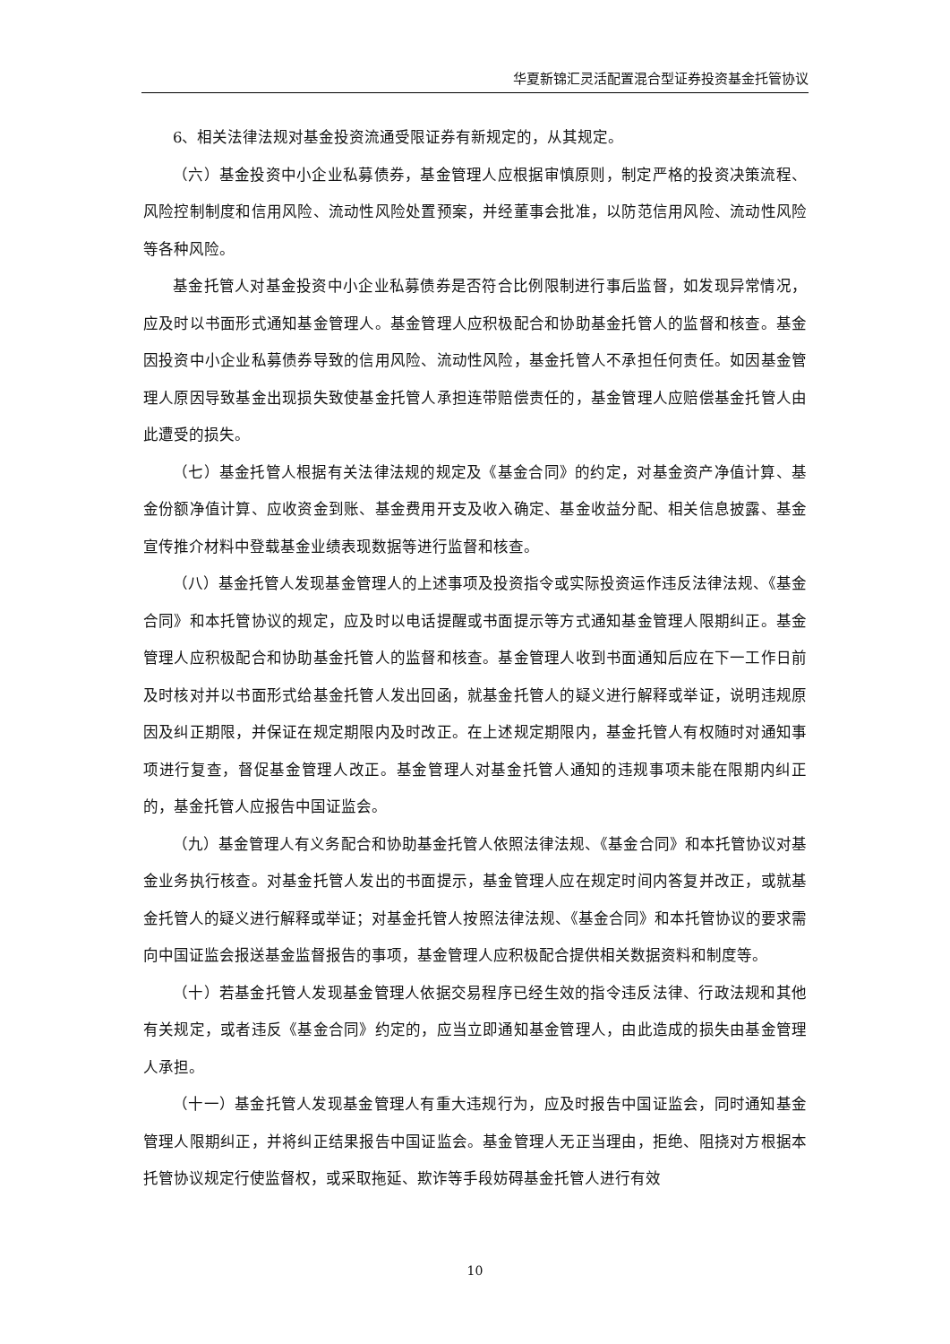华夏新锦汇灵活配置混合型证券投资基金托管协议
6、相关法律法规对基金投资流通受限证券有新规定的，从其规定。
（六）基金投资中小企业私募债券，基金管理人应根据审慎原则，制定严格的投资决策流程、风险控制制度和信用风险、流动性风险处置预案，并经董事会批准，以防范信用风险、流动性风险等各种风险。
基金托管人对基金投资中小企业私募债券是否符合比例限制进行事后监督，如发现异常情况，应及时以书面形式通知基金管理人。基金管理人应积极配合和协助基金托管人的监督和核查。基金因投资中小企业私募债券导致的信用风险、流动性风险，基金托管人不承担任何责任。如因基金管理人原因导致基金出现损失致使基金托管人承担连带赔偿责任的，基金管理人应赔偿基金托管人由此遭受的损失。
（七）基金托管人根据有关法律法规的规定及《基金合同》的约定，对基金资产净值计算、基金份额净值计算、应收资金到账、基金费用开支及收入确定、基金收益分配、相关信息披露、基金宣传推介材料中登载基金业绩表现数据等进行监督和核查。
（八）基金托管人发现基金管理人的上述事项及投资指令或实际投资运作违反法律法规、《基金合同》和本托管协议的规定，应及时以电话提醒或书面提示等方式通知基金管理人限期纠正。基金管理人应积极配合和协助基金托管人的监督和核查。基金管理人收到书面通知后应在下一工作日前及时核对并以书面形式给基金托管人发出回函，就基金托管人的疑义进行解释或举证，说明违规原因及纠正期限，并保证在规定期限内及时改正。在上述规定期限内，基金托管人有权随时对通知事项进行复查，督促基金管理人改正。基金管理人对基金托管人通知的违规事项未能在限期内纠正的，基金托管人应报告中国证监会。
（九）基金管理人有义务配合和协助基金托管人依照法律法规、《基金合同》和本托管协议对基金业务执行核查。对基金托管人发出的书面提示，基金管理人应在规定时间内答复并改正，或就基金托管人的疑义进行解释或举证；对基金托管人按照法律法规、《基金合同》和本托管协议的要求需向中国证监会报送基金监督报告的事项，基金管理人应积极配合提供相关数据资料和制度等。
（十）若基金托管人发现基金管理人依据交易程序已经生效的指令违反法律、行政法规和其他有关规定，或者违反《基金合同》约定的，应当立即通知基金管理人，由此造成的损失由基金管理人承担。
（十一）基金托管人发现基金管理人有重大违规行为，应及时报告中国证监会，同时通知基金管理人限期纠正，并将纠正结果报告中国证监会。基金管理人无正当理由，拒绝、阻挠对方根据本托管协议规定行使监督权，或采取拖延、欺诈等手段妨碍基金托管人进行有效
10